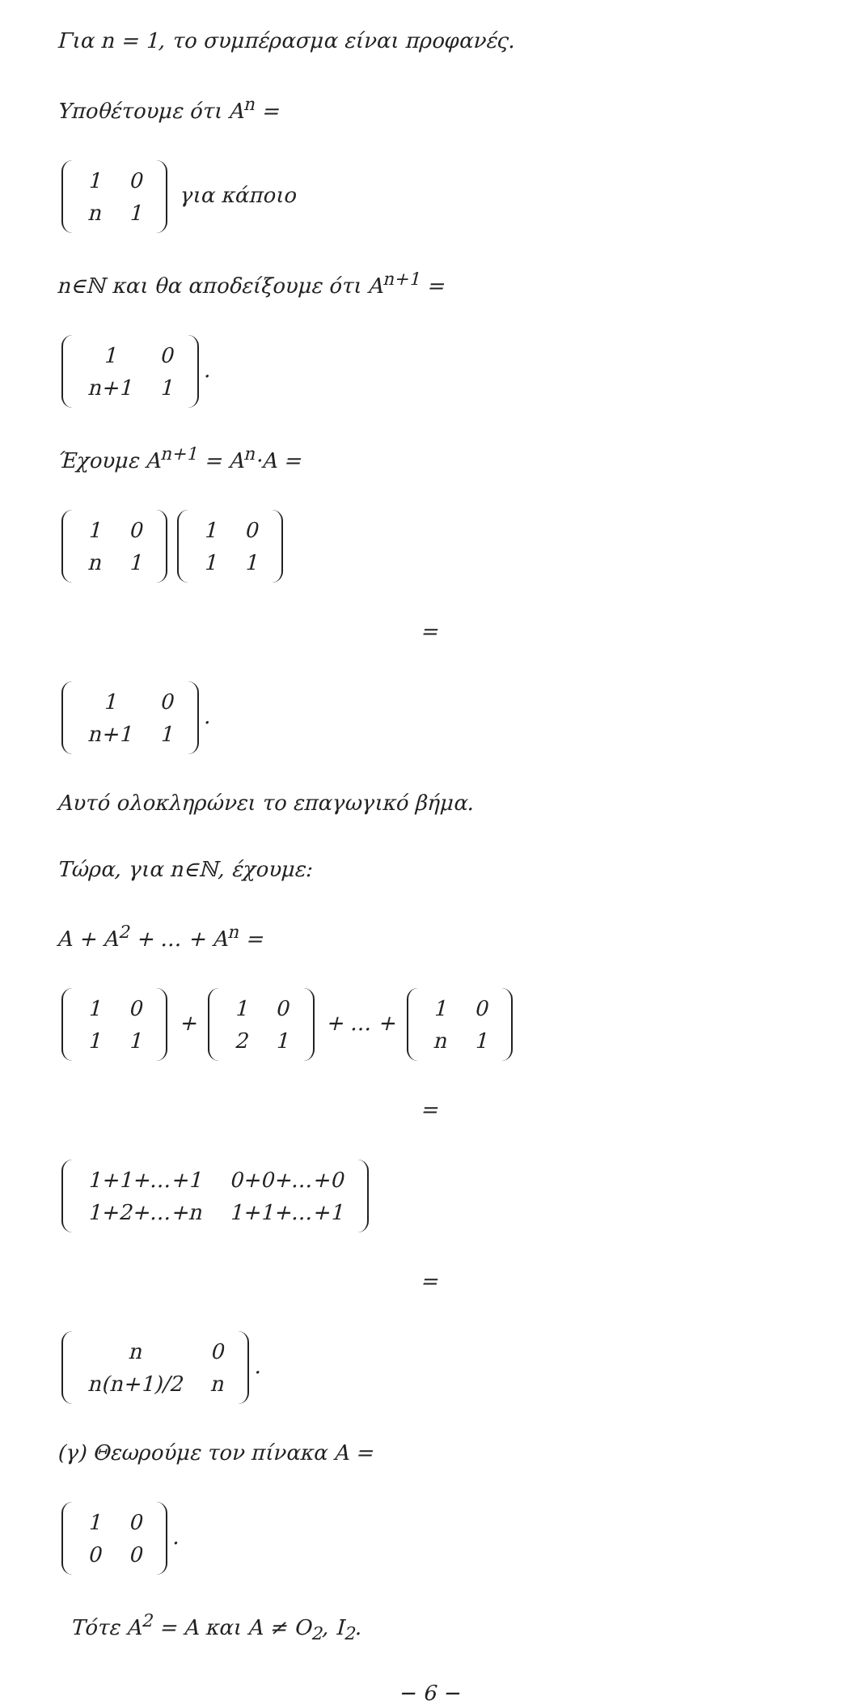Για n = 1, το συμπέρασμα είναι προφανές.
Υποθέτουμε ότι A<sup>n</sup> =
| 1 | 0 |
| n | 1 |
για κάποιο
n∈ℕ και θα αποδείξουμε ότι A<sup>n+1</sup> =
| 1 | 0 |
| n+1 | 1 |
.
Έχουμε A<sup>n+1</sup> = A<sup>n</sup>·A =
| 1 | 0 |
| n | 1 |
| 1 | 0 |
| 1 | 1 |
=
| 1 | 0 |
| n+1 | 1 |
.
Αυτό ολοκληρώνει το επαγωγικό βήμα.
Τώρα, για n∈ℕ, έχουμε:
A + A<sup>2</sup> + … + A<sup>n</sup> =
| 1 | 0 |
| 1 | 1 |
+
| 1 | 0 |
| 2 | 1 |
+ … +
| 1 | 0 |
| n | 1 |
=
| 1+1+…+1 | 0+0+…+0 |
| 1+2+…+n | 1+1+…+1 |
=
| n | 0 |
| n(n+1)/2 | n |
.
(γ) Θεωρούμε τον πίνακα A =
| 1 | 0 |
| 0 | 0 |
.
Τότε A<sup>2</sup> = A και A ≠ O<sub>2</sub>, I<sub>2</sub>.
− 6 −